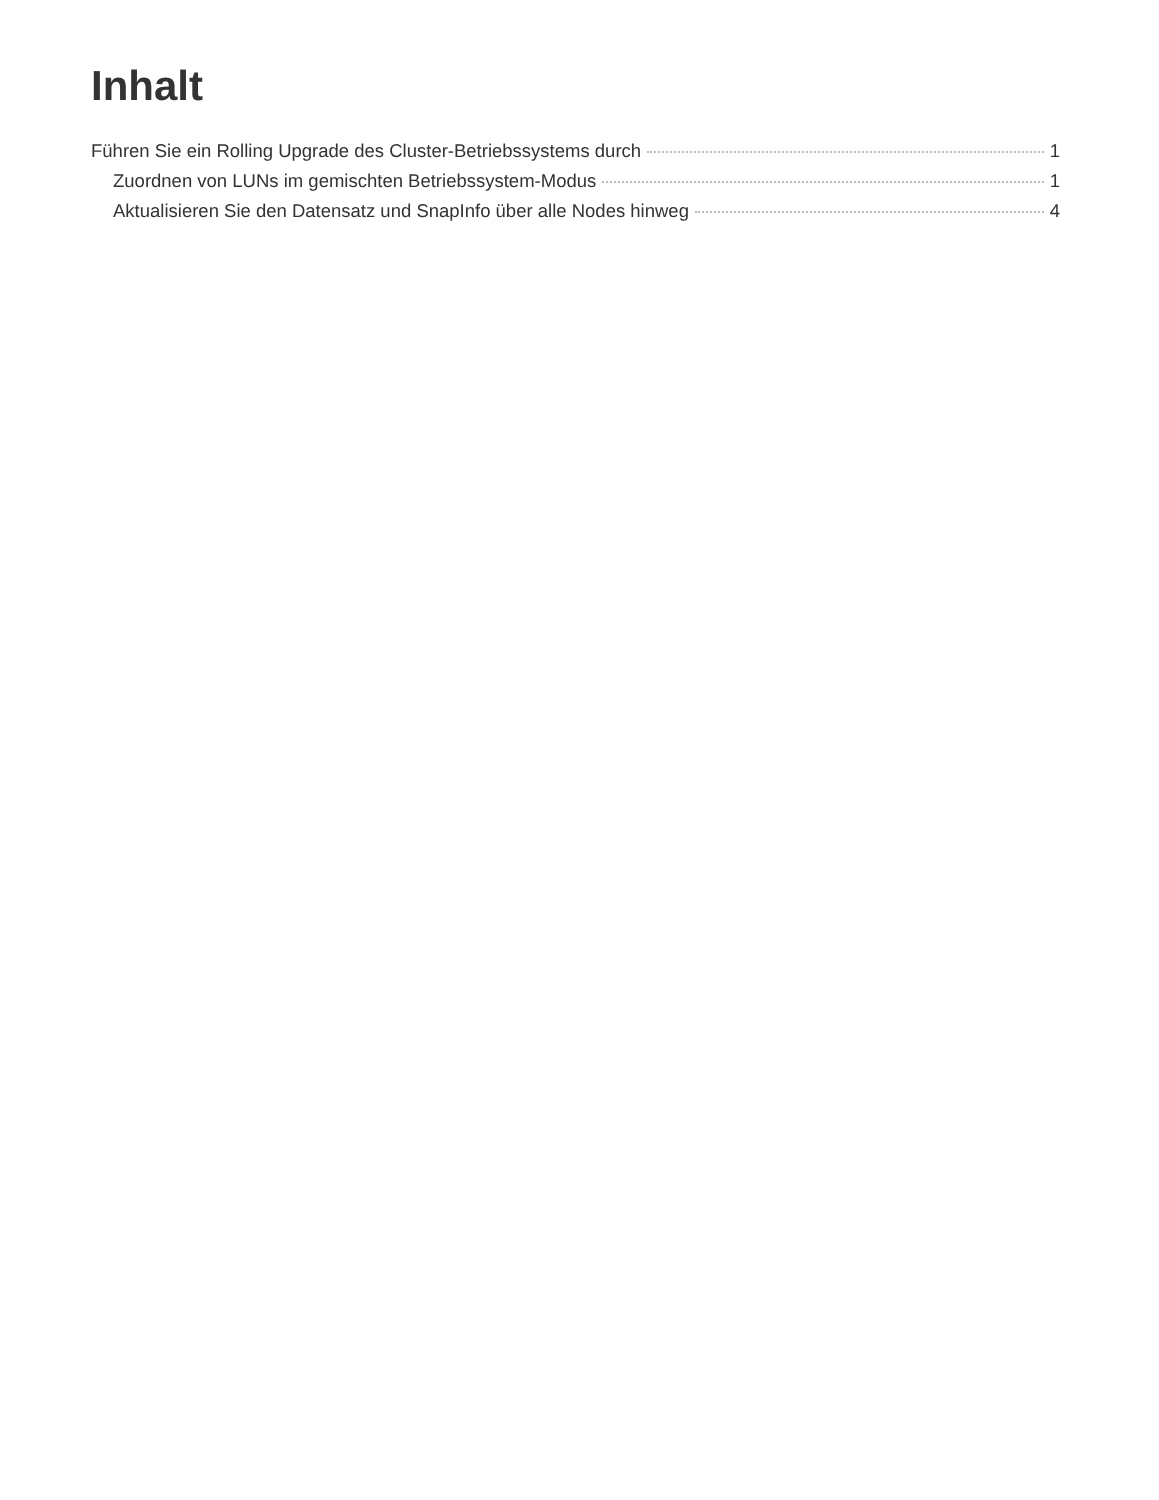Inhalt
Führen Sie ein Rolling Upgrade des Cluster-Betriebssystems durch 1
Zuordnen von LUNs im gemischten Betriebssystem-Modus 1
Aktualisieren Sie den Datensatz und SnapInfo über alle Nodes hinweg 4